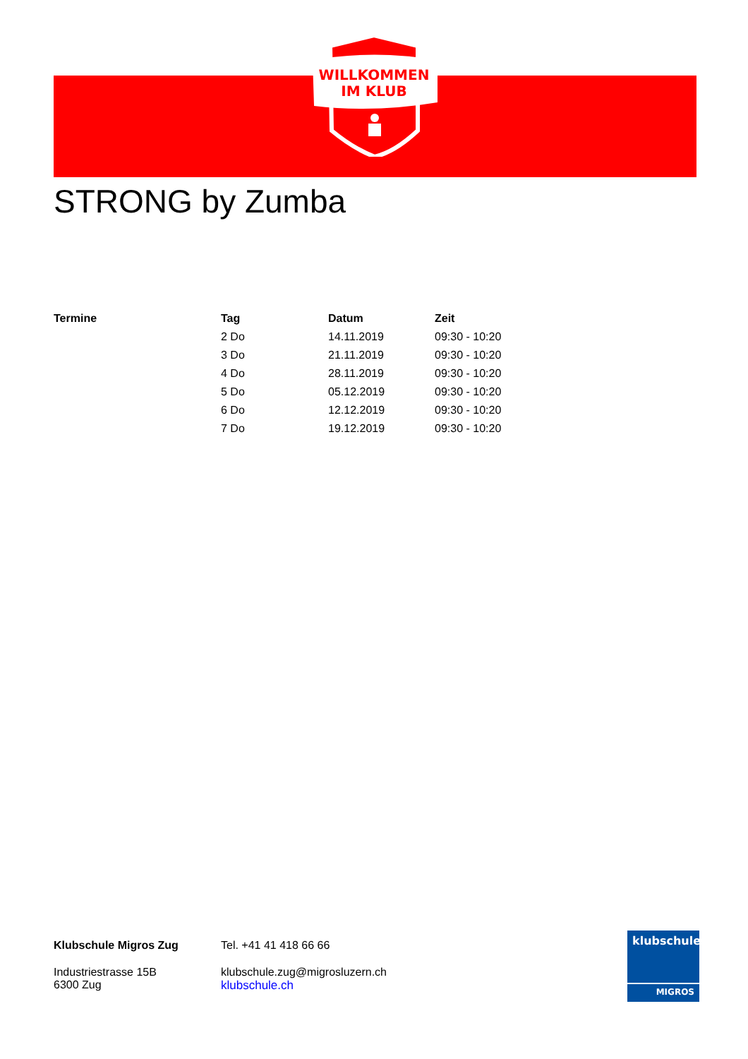WILLKOMMEN
IM KLUB
STRONG by Zumba
| Termine | Tag | Datum | Zeit |
| --- | --- | --- | --- |
| | 2 Do | 14.11.2019 | 09:30 - 10:20 |
| | 3 Do | 21.11.2019 | 09:30 - 10:20 |
| | 4 Do | 28.11.2019 | 09:30 - 10:20 |
| | 5 Do | 05.12.2019 | 09:30 - 10:20 |
| | 6 Do | 12.12.2019 | 09:30 - 10:20 |
| | 7 Do | 19.12.2019 | 09:30 - 10:20 |
Klubschule Migros Zug
Industriestrasse 15B
6300 Zug
Tel. +41 41 418 66 66
klubschule.zug@migrosluzern.ch
klubschule.ch
klubschule
MIGROS